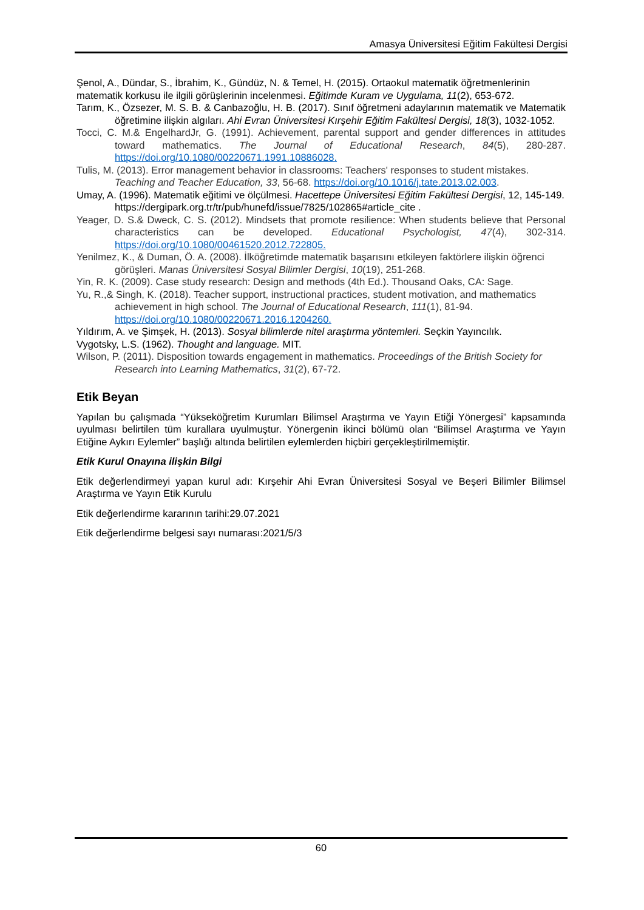Amasya Üniversitesi Eğitim Fakültesi Dergisi
Şenol, A., Dündar, S., İbrahim, K., Gündüz, N. & Temel, H. (2015). Ortaokul matematik öğretmenlerinin matematik korkusu ile ilgili görüşlerinin incelenmesi. Eğitimde Kuram ve Uygulama, 11(2), 653-672.
Tarım, K., Özsezer, M. S. B. & Canbazoğlu, H. B. (2017). Sınıf öğretmeni adaylarının matematik ve Matematik öğretimine ilişkin algıları. Ahi Evran Üniversitesi Kırşehir Eğitim Fakültesi Dergisi, 18(3), 1032-1052.
Tocci, C. M.& EngelhardJr, G. (1991). Achievement, parental support and gender differences in attitudes toward mathematics. The Journal of Educational Research, 84(5), 280-287. https://doi.org/10.1080/00220671.1991.10886028.
Tulis, M. (2013). Error management behavior in classrooms: Teachers' responses to student mistakes. Teaching and Teacher Education, 33, 56-68. https://doi.org/10.1016/j.tate.2013.02.003.
Umay, A. (1996). Matematik eğitimi ve ölçülmesi. Hacettepe Üniversitesi Eğitim Fakültesi Dergisi, 12, 145-149. https://dergipark.org.tr/tr/pub/hunefd/issue/7825/102865#article_cite .
Yeager, D. S.& Dweck, C. S. (2012). Mindsets that promote resilience: When students believe that Personal characteristics can be developed. Educational Psychologist, 47(4), 302-314. https://doi.org/10.1080/00461520.2012.722805.
Yenilmez, K., & Duman, Ö. A. (2008). İlköğretimde matematik başarısını etkileyen faktörlere ilişkin öğrenci görüşleri. Manas Üniversitesi Sosyal Bilimler Dergisi, 10(19), 251-268.
Yin, R. K. (2009). Case study research: Design and methods (4th Ed.). Thousand Oaks, CA: Sage.
Yu, R.,& Singh, K. (2018). Teacher support, instructional practices, student motivation, and mathematics achievement in high school. The Journal of Educational Research, 111(1), 81-94. https://doi.org/10.1080/00220671.2016.1204260.
Yıldırım, A. ve Şimşek, H. (2013). Sosyal bilimlerde nitel araştırma yöntemleri. Seçkin Yayıncılık.
Vygotsky, L.S. (1962). Thought and language. MIT.
Wilson, P. (2011). Disposition towards engagement in mathematics. Proceedings of the British Society for Research into Learning Mathematics, 31(2), 67-72.
Etik Beyan
Yapılan bu çalışmada “Yükseköğretim Kurumları Bilimsel Araştırma ve Yayın Etiği Yönergesi” kapsamında uyulması belirtilen tüm kurallara uyulmuştur. Yönergenin ikinci bölümü olan “Bilimsel Araştırma ve Yayın Etiğine Aykırı Eylemler” başlığı altında belirtilen eylemlerden hiçbiri gerçekleştirilmemiştir.
Etik Kurul Onayına ilişkin Bilgi
Etik değerlendirmeyi yapan kurul adı: Kırşehir Ahi Evran Üniversitesi Sosyal ve Beşeri Bilimler Bilimsel Araştırma ve Yayın Etik Kurulu
Etik değerlendirme kararının tarihi:29.07.2021
Etik değerlendirme belgesi sayı numarası:2021/5/3
60